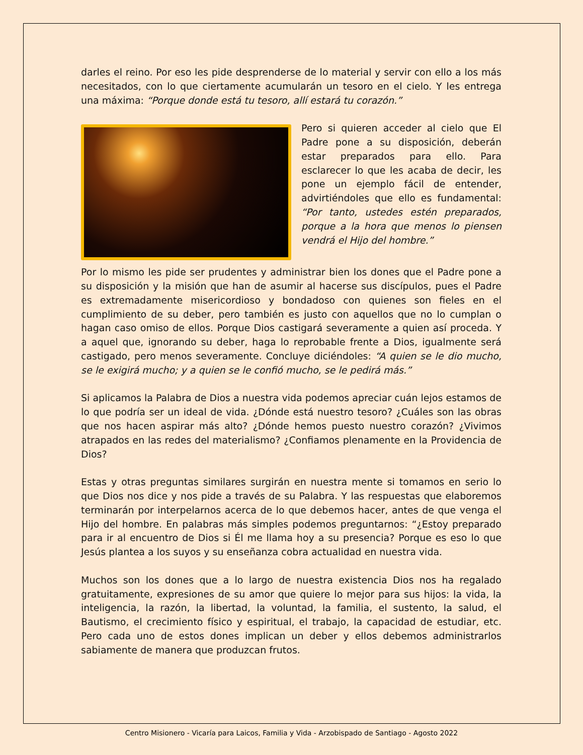darles el reino. Por eso les pide desprenderse de lo material y servir con ello a los más necesitados, con lo que ciertamente acumularán un tesoro en el cielo. Y les entrega una máxima: “Porque donde está tu tesoro, allí estará tu corazón.”
Pero si quieren acceder al cielo que El Padre pone a su disposición, deberán estar preparados para ello. Para esclarecer lo que les acaba de decir, les pone un ejemplo fácil de entender, advirtiéndoles que ello es fundamental: “Por tanto, ustedes estén preparados, porque a la hora que menos lo piensen vendrá el Hijo del hombre.”
Por lo mismo les pide ser prudentes y administrar bien los dones que el Padre pone a su disposición y la misión que han de asumir al hacerse sus discípulos, pues el Padre es extremadamente misericordioso y bondadoso con quienes son fieles en el cumplimiento de su deber, pero también es justo con aquellos que no lo cumplan o hagan caso omiso de ellos. Porque Dios castigará severamente a quien así proceda. Y a aquel que, ignorando su deber, haga lo reprobable frente a Dios, igualmente será castigado, pero menos severamente. Concluye diciéndoles: “A quien se le dio mucho, se le exigirá mucho; y a quien se le confió mucho, se le pedirá más.”
Si aplicamos la Palabra de Dios a nuestra vida podemos apreciar cuán lejos estamos de lo que podría ser un ideal de vida. ¿Dónde está nuestro tesoro? ¿Cuáles son las obras que nos hacen aspirar más alto? ¿Dónde hemos puesto nuestro corazón? ¿Vivimos atrapados en las redes del materialismo? ¿Confiamos plenamente en la Providencia de Dios?
Estas y otras preguntas similares surgirán en nuestra mente si tomamos en serio lo que Dios nos dice y nos pide a través de su Palabra. Y las respuestas que elaboremos terminarán por interpelarnos acerca de lo que debemos hacer, antes de que venga el Hijo del hombre. En palabras más simples podemos preguntarnos: “¿Estoy preparado para ir al encuentro de Dios si Él me llama hoy a su presencia? Porque es eso lo que Jesús plantea a los suyos y su enseñanza cobra actualidad en nuestra vida.
Muchos son los dones que a lo largo de nuestra existencia Dios nos ha regalado gratuitamente, expresiones de su amor que quiere lo mejor para sus hijos: la vida, la inteligencia, la razón, la libertad, la voluntad, la familia, el sustento, la salud, el Bautismo, el crecimiento físico y espiritual, el trabajo, la capacidad de estudiar, etc. Pero cada uno de estos dones implican un deber y ellos debemos administrarlos sabiamente de manera que produzcan frutos.
Centro Misionero - Vicaría para Laicos, Familia y Vida - Arzobispado de Santiago - Agosto 2022